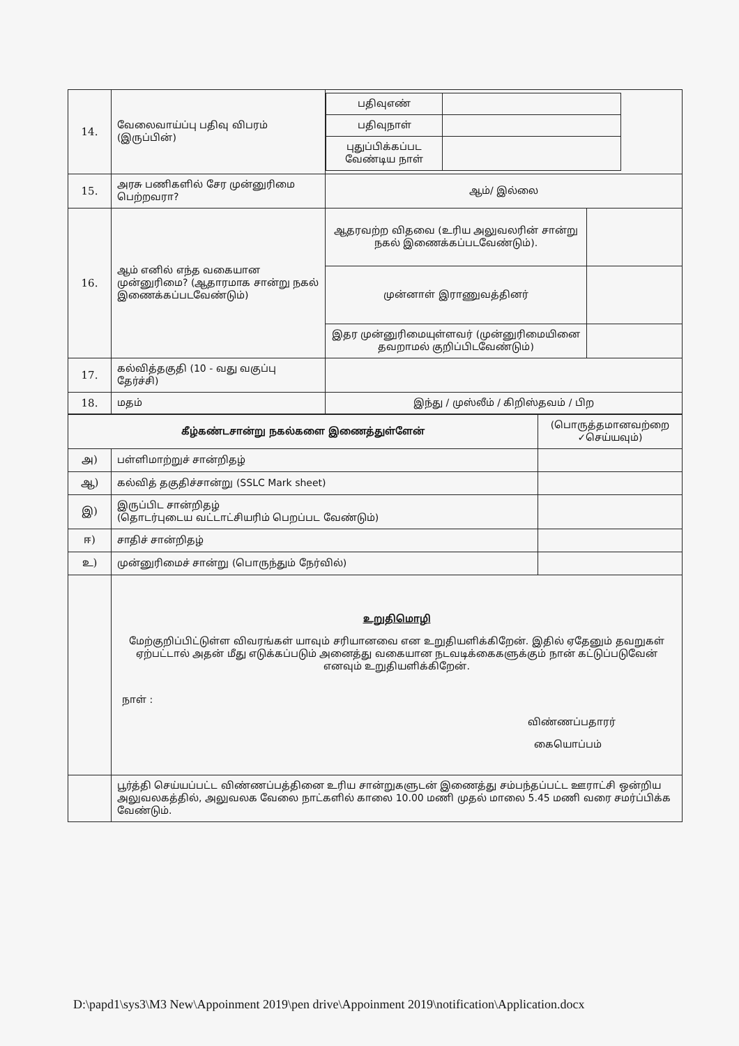| 14. | வேலைவாய்ப்பு பதிவு விபரம் (இருப்பின்) | / பதிவுஎண் / / / பதிவுநாள் / / / புதுப்பிக்கப்பட வேண்டிய நாள் / / | |
| 15. | அரசு பணிகளில் சேர முன்னுரிமை பெற்றவரா? | ஆம்/ இல்லை | |
| 16. | ஆம் எனில் எந்த வகையான முன்னுரிமை? (ஆதாரமாக சான்று நகல் இணைக்கப்படவேண்டும்) | ஆதரவற்ற விதவை (உரிய அலுவலரின் சான்று நகல் இணைக்கப்படவேண்டும்). | |
| | | முன்னாள் இராணுவத்தினர் | |
| | | இதர முன்னுரிமையுள்ளவர் (முன்னுரிமையினை தவறாமல் குறிப்பிடவேண்டும்) | |
| 17. | கல்வித்தகுதி (10 - வது வகுப்பு தேர்ச்சி) | | |
| 18. | மதம் | இந்து / முஸ்லீம் / கிறிஸ்தவம் / பிற | |
| கீழ்கண்டசான்று நகல்களை இணைத்துள்ளேன் | | (பொருத்தமானவற்றை ✓செய்யவும்) |
| அ) | பள்ளிமாற்றுச் சான்றிதழ் | |
| ஆ) | கல்வித் தகுதிச்சான்று (SSLC Mark sheet) | |
| இ) | இருப்பிட சான்றிதழ் (தொடர்புடைய வட்டாட்சியரிம் பெறப்பட வேண்டும்) | |
| ஈ) | சாதிச் சான்றிதழ் | |
| உ) | முன்னுரிமைச் சான்று (பொருந்தும் நேர்வில்) | |
| | உறுதிமொழி மேற்குறிப்பிட்டுள்ள விவரங்கள் யாவும் சரியானவை என உறுதியளிக்கிறேன். இதில் ஏதேனும் தவறுகள் ஏற்பட்டால் அதன் மீது எடுக்கப்படும் அனைத்து வகையான நடவடிக்கைகளுக்கும் நான் கட்டுப்படுவேன் எனவும் உறுதியளிக்கிறேன். நாள் : விண்ணப்பதாரர் கையொப்பம் | |
| | பூர்த்தி செய்யப்பட்ட விண்ணப்பத்தினை உரிய சான்றுகளுடன் இணைத்து சம்பந்தப்பட்ட ஊராட்சி ஒன்றிய அலுவலகத்தில், அலுவலக வேலை நாட்களில் காலை 10.00 மணி முதல் மாலை 5.45 மணி வரை சமர்ப்பிக்க வேண்டும். | |
D:\papd1\sys3\M3 New\Appoinment 2019\pen drive\Appoinment 2019\notification\Application.docx